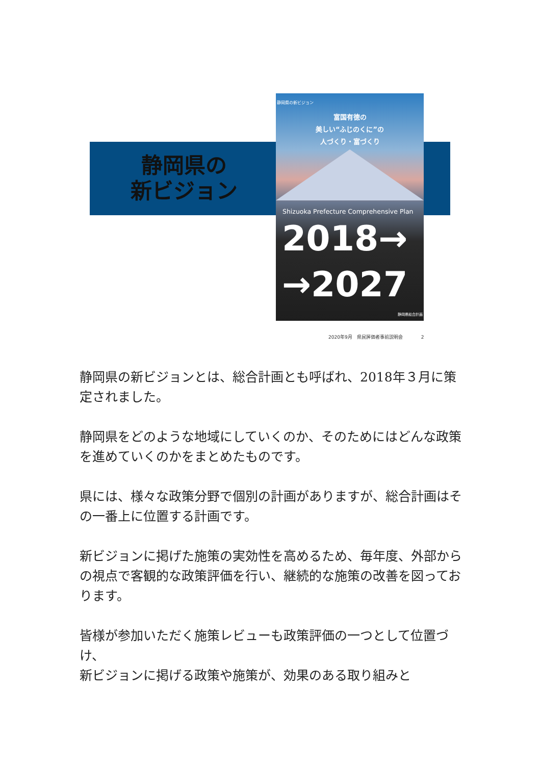静岡県の
新ビジョン
静岡県の新ビジョン
富国有徳の
美しい“ふじのくに”の
人づくり・富づくり
Shizuoka Prefecture Comprehensive Plan
2018→
→2027
静岡県総合計画
2020年9月　県民評価者事前説明会　　　　2
静岡県の新ビジョンとは、総合計画とも呼ばれ、2018年３月に策定されました。
静岡県をどのような地域にしていくのか、そのためにはどんな政策を進めていくのかをまとめたものです。
県には、様々な政策分野で個別の計画がありますが、総合計画はその一番上に位置する計画です。
新ビジョンに掲げた施策の実効性を高めるため、毎年度、外部からの視点で客観的な政策評価を行い、継続的な施策の改善を図っております。
皆様が参加いただく施策レビューも政策評価の一つとして位置づけ、
新ビジョンに掲げる政策や施策が、効果のある取り組みと